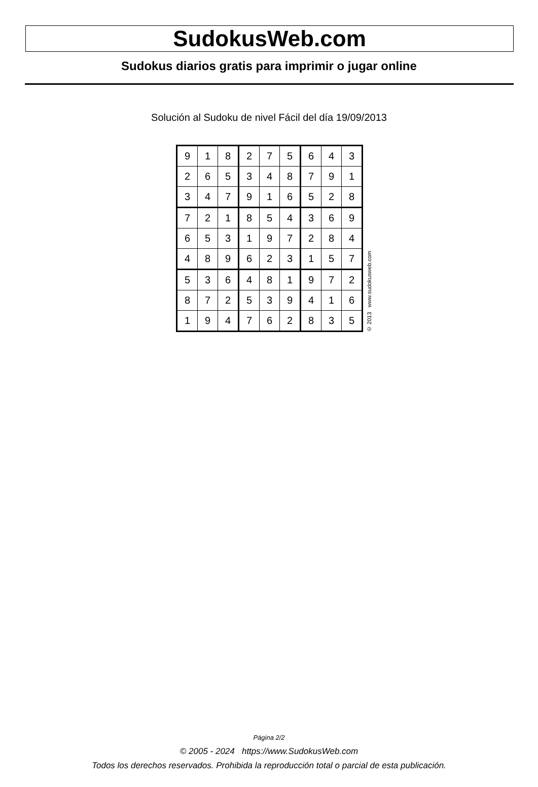SudokusWeb.com
Sudokus diarios gratis para imprimir o jugar online
Solución al Sudoku de nivel Fácil del día 19/09/2013
| 9 | 1 | 8 | 2 | 7 | 5 | 6 | 4 | 3 |
| 2 | 6 | 5 | 3 | 4 | 8 | 7 | 9 | 1 |
| 3 | 4 | 7 | 9 | 1 | 6 | 5 | 2 | 8 |
| 7 | 2 | 1 | 8 | 5 | 4 | 3 | 6 | 9 |
| 6 | 5 | 3 | 1 | 9 | 7 | 2 | 8 | 4 |
| 4 | 8 | 9 | 6 | 2 | 3 | 1 | 5 | 7 |
| 5 | 3 | 6 | 4 | 8 | 1 | 9 | 7 | 2 |
| 8 | 7 | 2 | 5 | 3 | 9 | 4 | 1 | 6 |
| 1 | 9 | 4 | 7 | 6 | 2 | 8 | 3 | 5 |
© 2013 www.sudokusweb.com
Página 2/2
© 2005 - 2024 https://www.SudokusWeb.com
Todos los derechos reservados. Prohibida la reproducción total o parcial de esta publicación.